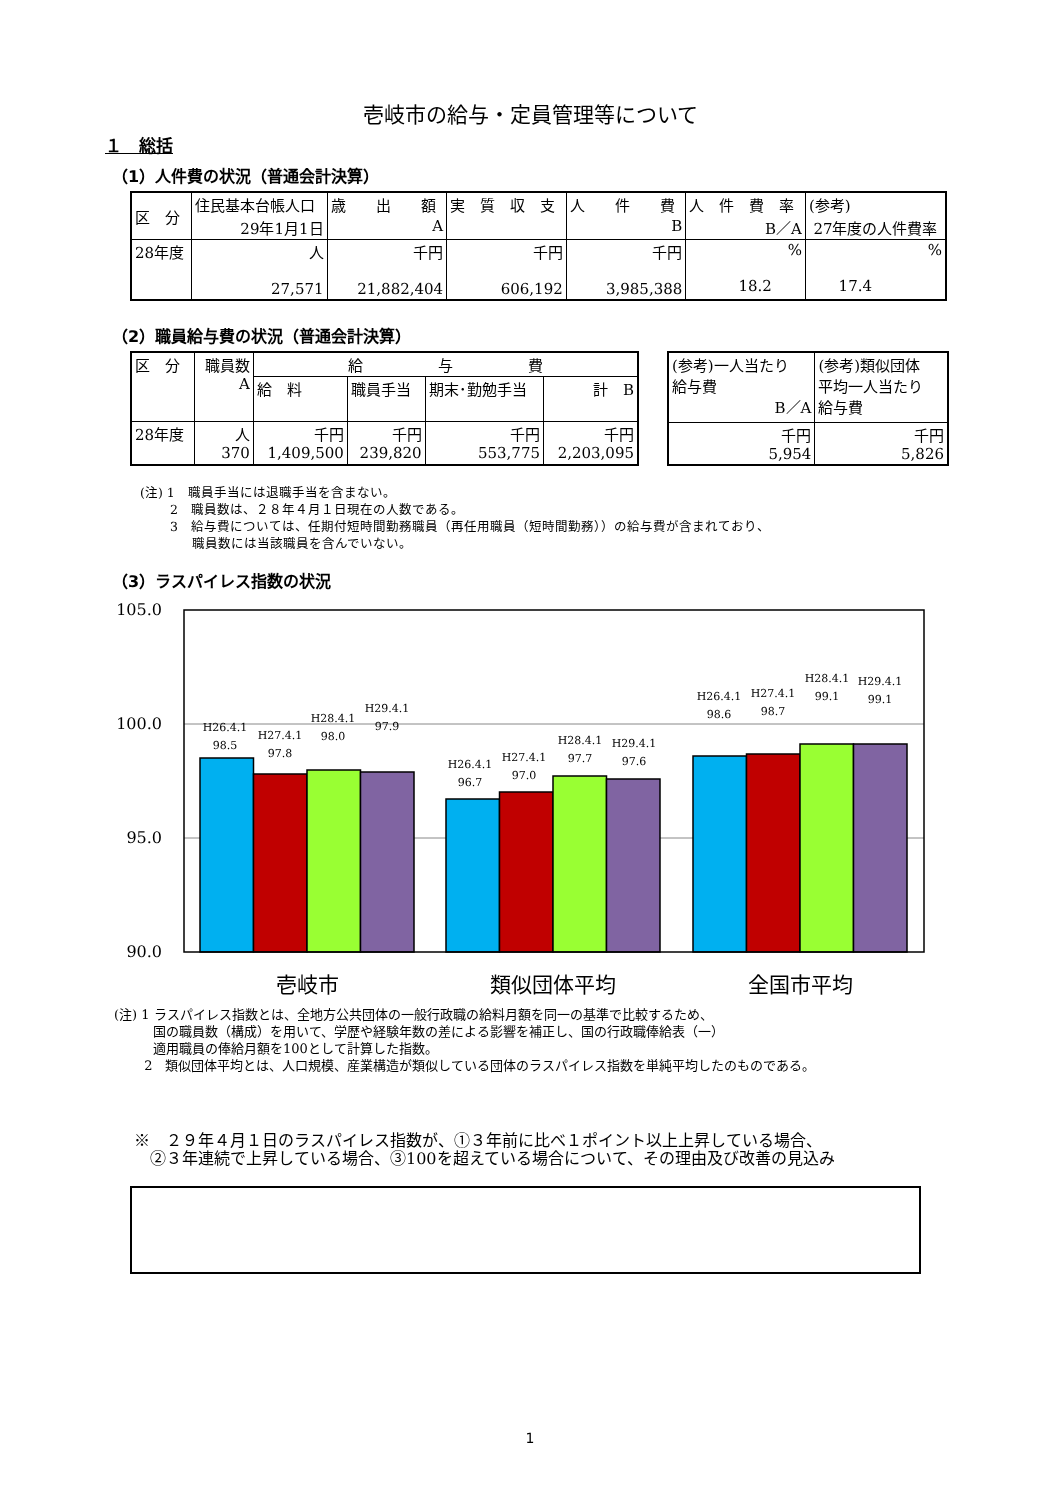壱岐市の給与・定員管理等について
１　総括
（1）人件費の状況（普通会計決算）
| 区 分 | 住民基本台帳人口 | 歳 出 額 | 実 質 収 支 | 人 件 費 | 人 件 費 率 | (参考) |
| | 29年1月1日 | A | | B | B／A | 27年度の人件費率 |
| 28年度 | 人 27,571 | 千円 21,882,404 | 千円 606,192 | 千円 3,985,388 | % 18.2 | % 17.4 |
（2）職員給与費の状況（普通会計決算）
| 区 分 | 職員数 A | 給 与 費 | | | |
| | | 給 料 | 職員手当 | 期末･勤勉手当 | 計 B |
| 28年度 | 人 370 | 千円 1,409,500 | 千円 239,820 | 千円 553,775 | 千円 2,203,095 |
| (参考)一人当たり 給与費 B／A | (参考)類似団体 平均一人当たり 給与費 |
| 千円 5,954 | 千円 5,826 |
(注) 1　職員手当には退職手当を含まない。
　　 2　職員数は、２８年４月１日現在の人数である。
　　 3　給与費については、任期付短時間勤務職員（再任用職員（短時間勤務））の給与費が含まれており、
　　　　職員数には当該職員を含んでいない。
（3）ラスパイレス指数の状況
105.0
100.0
95.0
90.0
H26.4.1
98.5
H27.4.1
97.8
H28.4.1
98.0
H29.4.1
97.9
H26.4.1
96.7
H27.4.1
97.0
H28.4.1
97.7
H29.4.1
97.6
H26.4.1
98.6
H27.4.1
98.7
H28.4.1
99.1
H29.4.1
99.1
壱岐市
類似団体平均
全国市平均
(注) 1 ラスパイレス指数とは、全地方公共団体の一般行政職の給料月額を同一の基準で比較するため、
　　　国の職員数（構成）を用いて、学歴や経験年数の差による影響を補正し、国の行政職俸給表（一）
　　　適用職員の俸給月額を100として計算した指数。
　　 2　類似団体平均とは、人口規模、産業構造が類似している団体のラスパイレス指数を単純平均したのものである。
※　２９年４月１日のラスパイレス指数が、①３年前に比べ１ポイント以上上昇している場合、
　②３年連続で上昇している場合、③100を超えている場合について、その理由及び改善の見込み
1